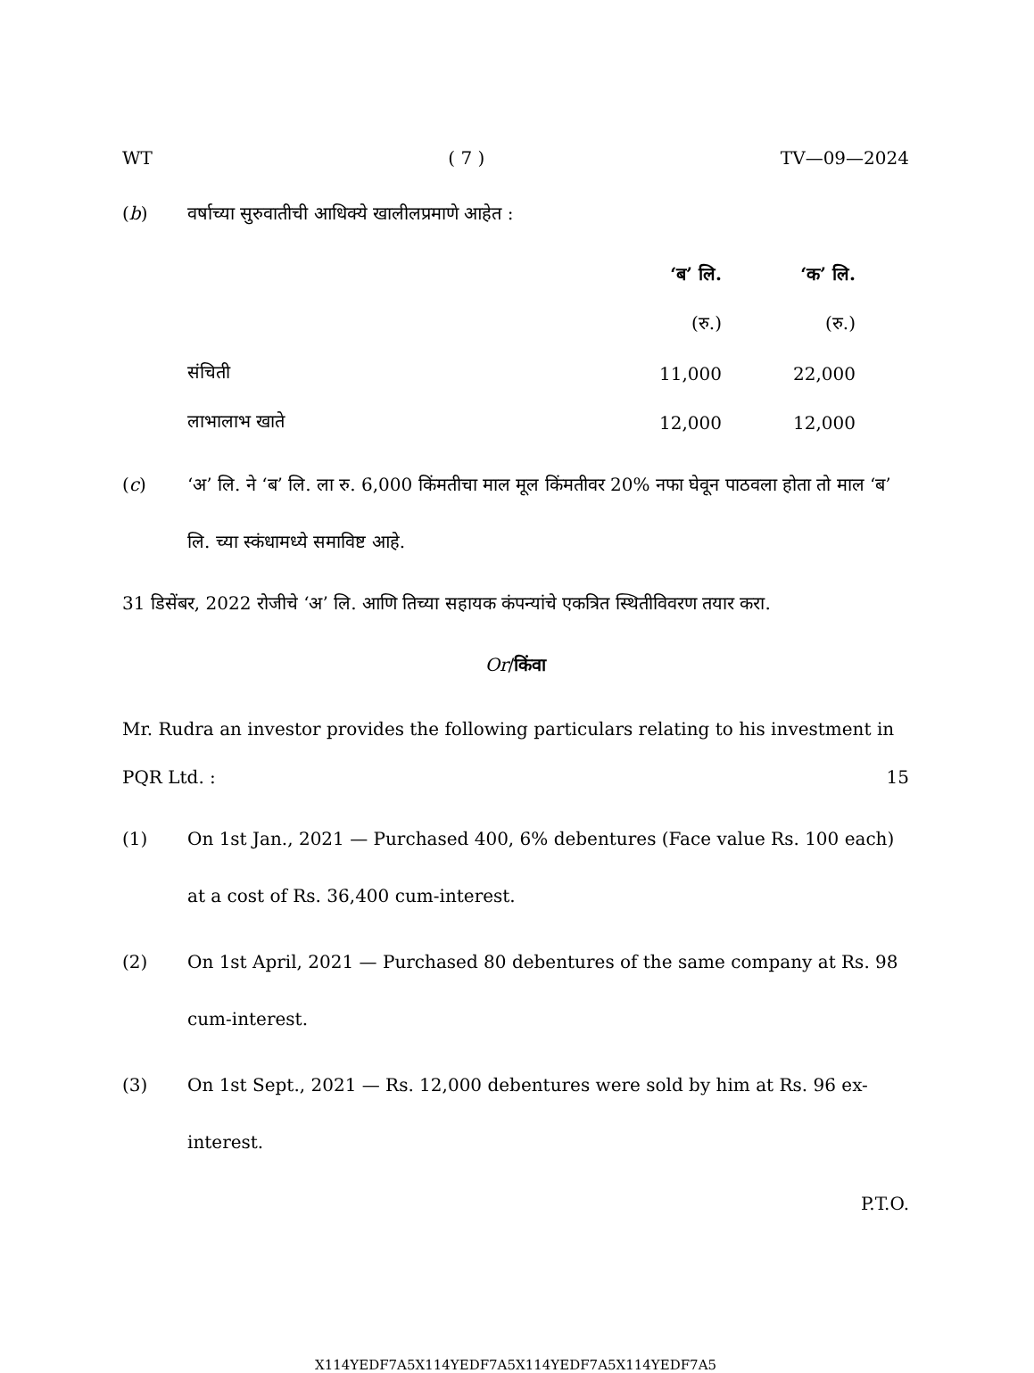WT ( 7 ) TV—09—2024
(b) वर्षाच्या सुरुवातीची आधिक्ये खालीलप्रमाणे आहेत :
| | ‘ब’ लि. | ‘क’ लि. |
| --- | --- | --- |
| | (रु.) | (रु.) |
| संचिती | 11,000 | 22,000 |
| लाभालाभ खाते | 12,000 | 12,000 |
(c) ‘अ’ लि. ने ‘ब’ लि. ला रु. 6,000 किंमतीचा माल मूल किंमतीवर 20% नफा घेवून पाठवला होता तो माल ‘ब’ लि. च्या स्कंधामध्ये समाविष्ट आहे.
31 डिसेंबर, 2022 रोजीचे ‘अ’ लि. आणि तिच्या सहायक कंपन्यांचे एकत्रित स्थितीविवरण तयार करा.
Or/किंवा
Mr. Rudra an investor provides the following particulars relating to his investment in PQR Ltd. : 15
(1) On 1st Jan., 2021 — Purchased 400, 6% debentures (Face value Rs. 100 each) at a cost of Rs. 36,400 cum-interest.
(2) On 1st April, 2021 — Purchased 80 debentures of the same company at Rs. 98 cum-interest.
(3) On 1st Sept., 2021 — Rs. 12,000 debentures were sold by him at Rs. 96 ex-interest.
P.T.O.
X114YEDF7A5X114YEDF7A5X114YEDF7A5X114YEDF7A5